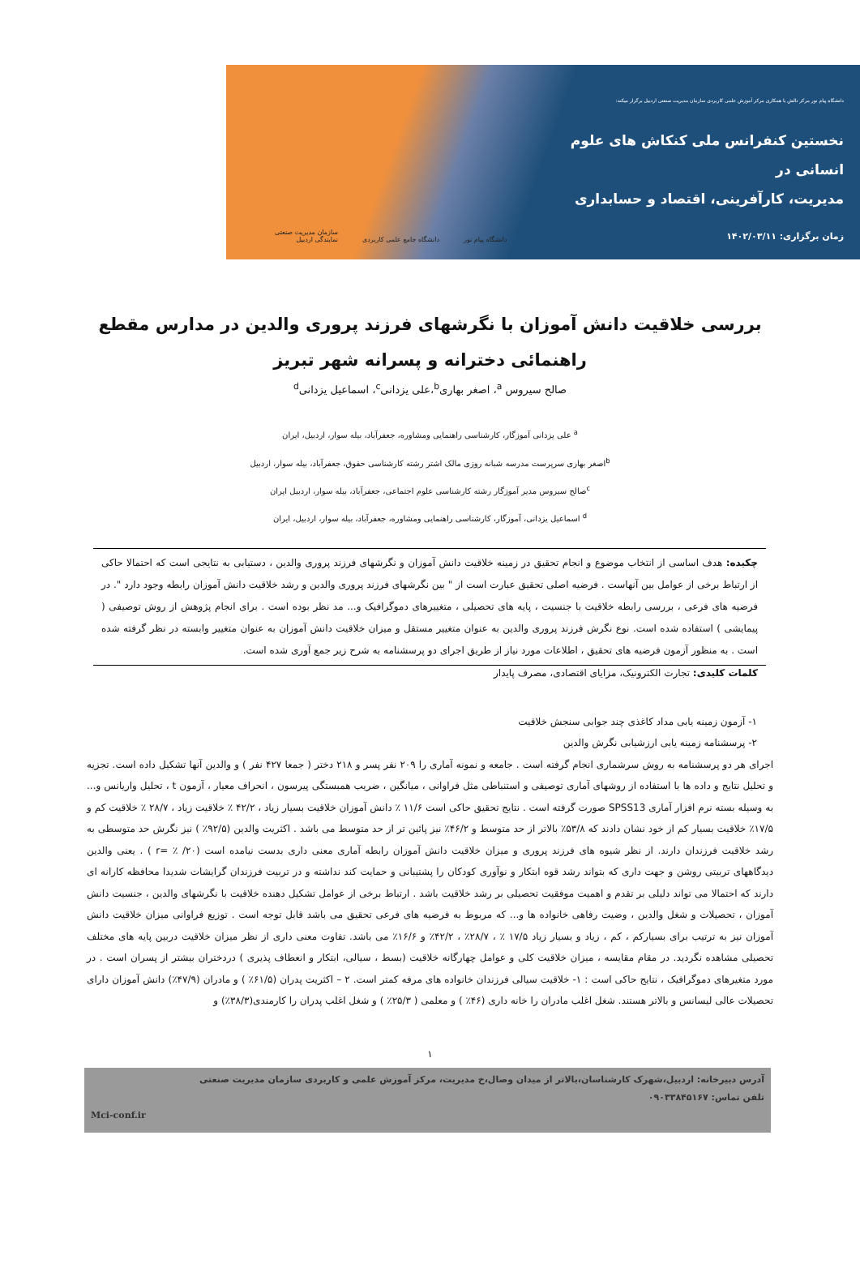دانشگاه پیام نور مرکز تالش با همکاری مرکز آموزش علمی کاربردی سازمان مدیریت صنعتی اردبیل برگزار میکند:
نخستین کنفرانس ملی کنکاش های علوم انسانی در
مدیریت، کارآفرینی، اقتصاد و حسابداری
زمان برگزاری: ۱۴۰۲/۰۳/۱۱
دانشگاه پیام نور دانشگاه جامع علمی کاربردی سازمان مدیریت صنعتی
نمایندگی اردبیل
بررسی خلاقیت دانش آموزان با نگرشهای فرزند پروری والدین در مدارس مقطع راهنمائی دخترانه و پسرانه شهر تبریز
صالح سیروس <sup>a</sup>، اصغر بهاری<sup>b</sup>،علی یزدانی<sup>c</sup>، اسماعیل یزدانی<sup>d</sup>
<sup>a</sup> علی یزدانی آموزگار، کارشناسی راهنمایی ومشاوره، جعفرآباد، بیله سوار، اردبیل، ایران
<sup>b</sup> اصغر بهاری سرپرست مدرسه شبانه روزی مالک اشتر رشته کارشناسی حقوق، جعفرآباد، بیله سوار، اردبیل
<sup>c</sup> صالح سیروس مدیر آموزگار رشته کارشناسی علوم اجتماعی، جعفرآباد، بیله سوار، اردبیل ایران
<sup>d</sup> اسماعیل یزدانی، آموزگار، کارشناسی راهنمایی ومشاوره، جعفرآباد، بیله سوار، اردبیل، ایران
چکیده: هدف اساسی از انتخاب موضوع و انجام تحقیق در زمینه خلاقیت دانش آموزان و نگرشهای فرزند پروری والدین ، دستیابی به نتایجی است که احتمالا حاکی از ارتباط برخی از عوامل بین آنهاست . فرضیه اصلی تحقیق عبارت است از " بین نگرشهای فرزند پروری والدین و رشد خلاقیت دانش آموزان رابطه وجود دارد ". در فرضیه های فرعی ، بررسی رابطه خلاقیت با جنسیت ، پایه های تحصیلی ، متغییرهای دموگرافیک و... مد نظر بوده است . برای انجام پژوهش از روش توصیفی ( پیمایشی ) استفاده شده است. نوع نگرش فرزند پروری والدین به عنوان متغییر مستقل و میزان خلاقیت دانش آموزان به عنوان متغییر وابسته در نظر گرفته شده است . به منظور آزمون فرضیه های تحقیق ، اطلاعات مورد نیاز از طریق اجرای دو پرسشنامه به شرح زیر جمع آوری شده است.
کلمات کلیدی: تجارت الکترونیک، مزایای اقتصادی، مصرف پایدار
۱- آزمون زمینه یابی مداد کاغذی چند جوابی سنجش خلاقیت
۲- پرسشنامه زمینه یابی ارزشیابی نگرش والدین
اجرای هر دو پرسشنامه به روش سرشماری انجام گرفته است . جامعه و نمونه آماری را ۲۰۹ نفر پسر و ۲۱۸ دختر ( جمعا ۴۲۷ نفر ) و والدین آنها تشکیل داده است. تجزیه و تحلیل نتایج و داده ها با استفاده از روشهای آماری توصیفی و استنباطی مثل فراوانی ، میانگین ، ضریب همبستگی پیرسون ، انحراف معیار ، آزمون t ، تحلیل واریانس و... به وسیله بسته نرم افزار آماری SPSS13 صورت گرفته است . نتایج تحقیق حاکی است ۱۱/۶ ٪ دانش آموزان خلاقیت بسیار زیاد ، ۴۲/۲ ٪ خلاقیت زیاد ، ۲۸/۷ ٪ خلاقیت کم و ۱۷/۵٪ خلاقیت بسیار کم از خود نشان دادند که ۵۳/۸٪ بالاتر از حد متوسط و ۴۶/۲٪ نیز پائین تر از حد متوسط می باشد . اکثریت والدین (۹۲/۵٪ ) نیز نگرش حد متوسطی به رشد خلاقیت فرزندان دارند. از نظر شیوه های فرزند پروری و میزان خلاقیت دانش آموزان رابطه آماری معنی داری بدست نیامده است (۲۰/ ٪ =r ) . یعنی والدین دیدگاههای تربیتی روشن و جهت داری که بتواند رشد قوه ابتکار و نوآوری کودکان را پشتیبانی و حمایت کند نداشته و در تربیت فرزندان گرایشات شدیدا محافظه کارانه ای دارند که احتمالا می تواند دلیلی بر تقدم و اهمیت موفقیت تحصیلی بر رشد خلاقیت باشد . ارتباط برخی از عوامل تشکیل دهنده خلاقیت با نگرشهای والدین ، جنسیت دانش آموزان ، تحصیلات و شغل والدین ، وضیت رفاهی خانواده ها و... که مربوط به فرضیه های فرعی تحقیق می باشد قابل توجه است . توزیع فراوانی میزان خلاقیت دانش آموزان نیز به ترتیب برای بسیارکم ، کم ، زیاد و بسیار زیاد ۱۷/۵ ٪ ، ۲۸/۷٪ ، ۴۲/۲٪ و ۱۶/۶٪ می باشد. تفاوت معنی داری از نظر میزان خلاقیت دربین پایه های مختلف تحصیلی مشاهده نگردید. در مقام مقایسه ، میزان خلاقیت کلی و عوامل چهارگانه خلاقیت (بسط ، سیالی، ابتکار و انعطاف پذیری ) دردختران بیشتر از پسران است . در مورد متغیرهای دموگرافیک ، نتایج حاکی است : ۱- خلاقیت سیالی فرزندان خانواده های مرفه کمتر است. ۲ – اکثریت پدران (۶۱/۵٪ ) و مادران (۴۷/۹٪) دانش آموزان دارای تحصیلات عالی لیسانس و بالاتر هستند. شغل اغلب مادران را خانه داری (۴۶٪ ) و معلمی ( ۲۵/۳٪ ) و شغل اغلب پدران را کارمندی(۳۸/۳٪) و
۱
آدرس دبیرخانه: اردبیل،شهرک کارشناسان،بالاتر از میدان وصال،خ مدیریت، مرکز آموزش علمی و کاربردی سازمان مدیریت صنعتی
تلفن تماس: ۰۹۰۳۳۸۴۵۱۶۷
Mci-conf.ir